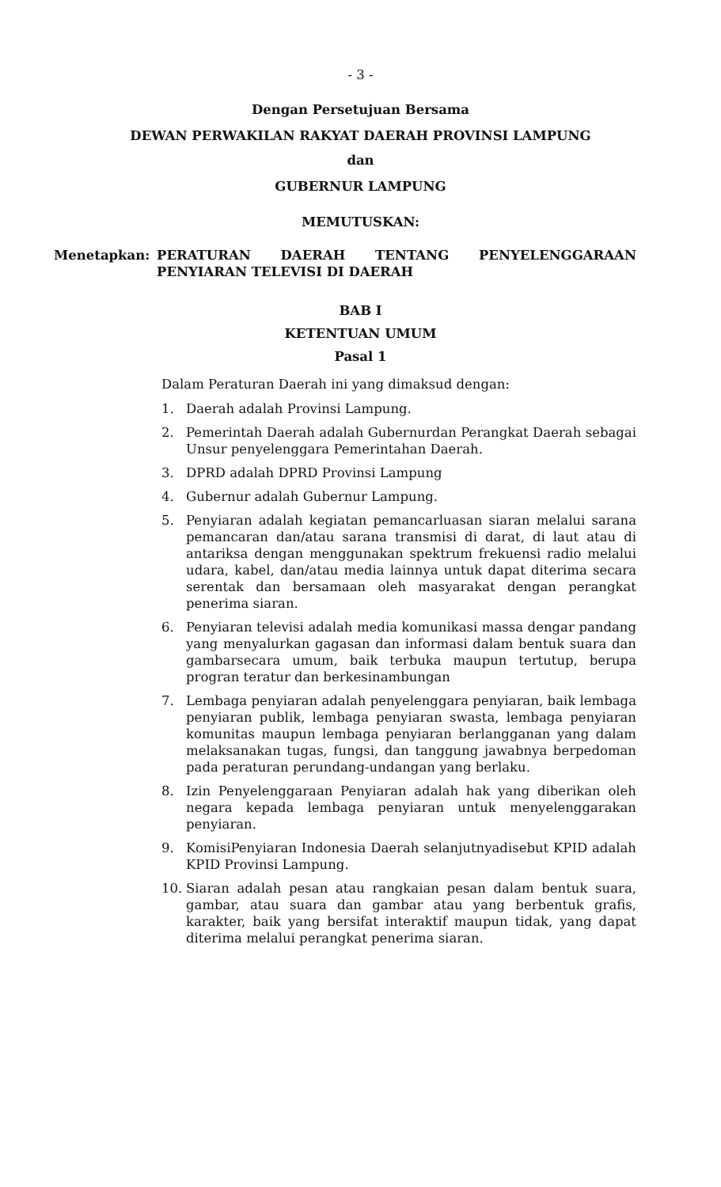- 3 -
Dengan Persetujuan Bersama
DEWAN PERWAKILAN RAKYAT DAERAH PROVINSI LAMPUNG
dan
GUBERNUR LAMPUNG
MEMUTUSKAN:
Menetapkan: PERATURAN DAERAH TENTANG PENYELENGGARAAN PENYIARAN TELEVISI DI DAERAH
BAB I
KETENTUAN UMUM
Pasal 1
Dalam Peraturan Daerah ini yang dimaksud dengan:
1. Daerah adalah Provinsi Lampung.
2. Pemerintah Daerah adalah Gubernurdan Perangkat Daerah sebagai Unsur penyelenggara Pemerintahan Daerah.
3. DPRD adalah DPRD Provinsi Lampung
4. Gubernur adalah Gubernur Lampung.
5. Penyiaran adalah kegiatan pemancarluasan siaran melalui sarana pemancaran dan/atau sarana transmisi di darat, di laut atau di antariksa dengan menggunakan spektrum frekuensi radio melalui udara, kabel, dan/atau media lainnya untuk dapat diterima secara serentak dan bersamaan oleh masyarakat dengan perangkat penerima siaran.
6. Penyiaran televisi adalah media komunikasi massa dengar pandang yang menyalurkan gagasan dan informasi dalam bentuk suara dan gambarsecara umum, baik terbuka maupun tertutup, berupa progran teratur dan berkesinambungan
7. Lembaga penyiaran adalah penyelenggara penyiaran, baik lembaga penyiaran publik, lembaga penyiaran swasta, lembaga penyiaran komunitas maupun lembaga penyiaran berlangganan yang dalam melaksanakan tugas, fungsi, dan tanggung jawabnya berpedoman pada peraturan perundang-undangan yang berlaku.
8. Izin Penyelenggaraan Penyiaran adalah hak yang diberikan oleh negara kepada lembaga penyiaran untuk menyelenggarakan penyiaran.
9. KomisiPenyiaran Indonesia Daerah selanjutnyadisebut KPID adalah KPID Provinsi Lampung.
10. Siaran adalah pesan atau rangkaian pesan dalam bentuk suara, gambar, atau suara dan gambar atau yang berbentuk grafis, karakter, baik yang bersifat interaktif maupun tidak, yang dapat diterima melalui perangkat penerima siaran.